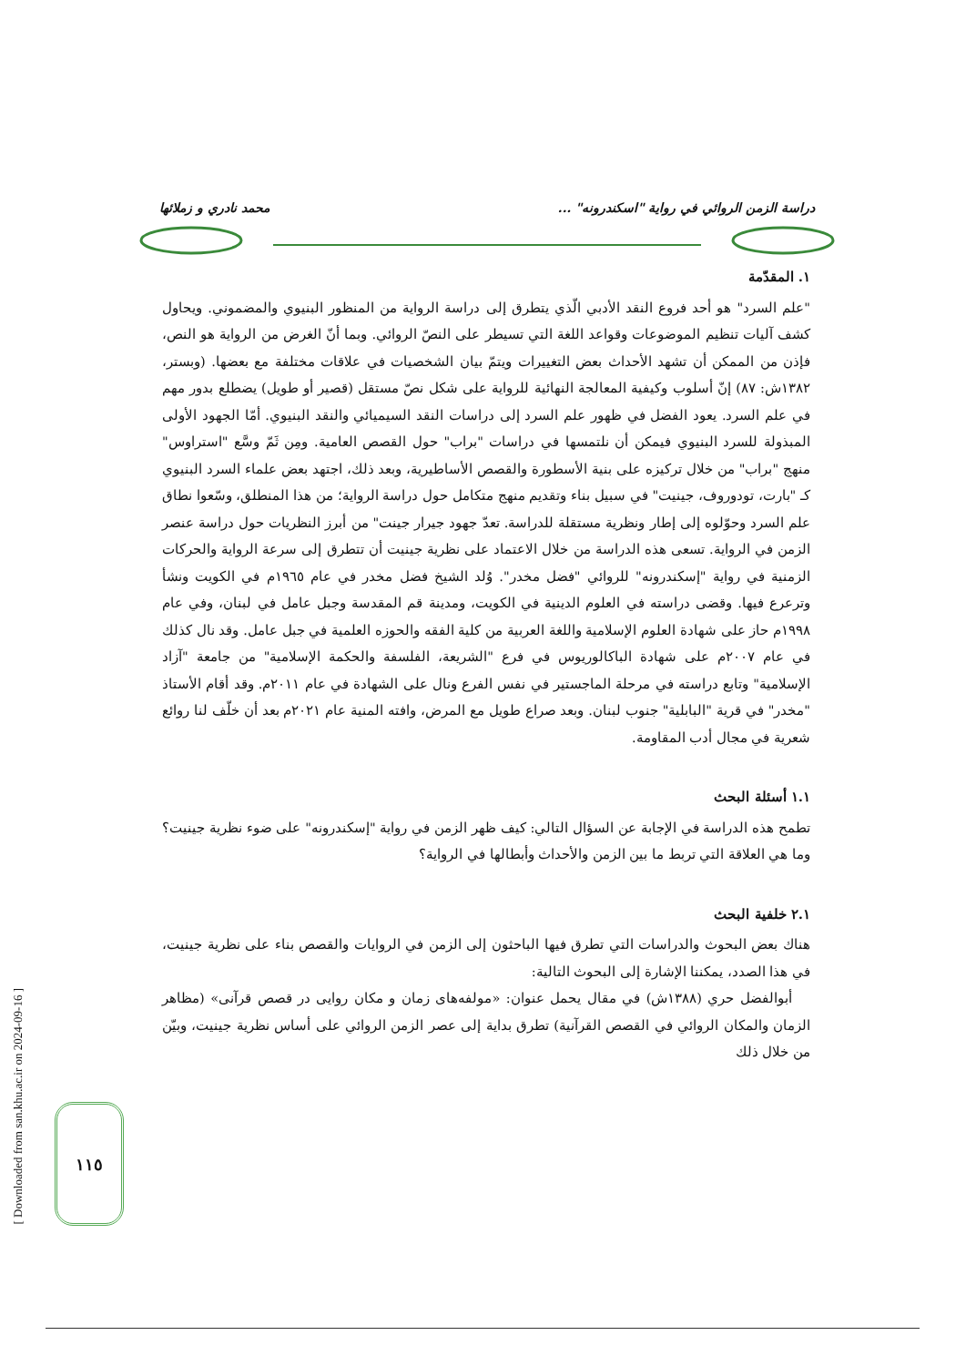دراسة الزمن الروائي في رواية "اسكندرونه" ... محمد نادري و زملائها
١. المقدّمة
"علم السرد" هو أحد فروع النقد الأدبي الّذي يتطرق إلى دراسة الرواية من المنظور البنيوي والمضموني. ويحاول كشف آليات تنظيم الموضوعات وقواعد اللغة التي تسيطر على النصّ الروائي. وبما أنّ الغرض من الرواية هو النص، فإذن من الممكن أن تشهد الأحداث بعض التغييرات ويتمّ بيان الشخصيات في علاقات مختلفة مع بعضها. (وبستر، ١٣٨٢ش: ٨٧) إنّ أسلوب وكيفية المعالجة النهائية للرواية على شكل نصّ مستقل (قصير أو طويل) يضطلع بدور مهم في علم السرد. يعود الفضل في ظهور علم السرد إلى دراسات النقد السيميائي والنقد البنيوي. أمّا الجهود الأولى المبذولة للسرد البنيوي فيمكن أن نلتمسها في دراسات "براب" حول القصص العامية. ومِن ثَمّ وسَّع "استراوس" منهج "براب" من خلال تركيزه على بنية الأسطورة والقصص الأساطيرية، وبعد ذلك، اجتهد بعض علماء السرد البنيوي كـ "بارت، تودوروف، جينيت" في سبيل بناء وتقديم منهج متكامل حول دراسة الرواية؛ من هذا المنطلق، وسّعوا نطاق علم السرد وحوّلوه إلى إطار ونظرية مستقلة للدراسة. تعدّ جهود جيرار جينت" من أبرز النظريات حول دراسة عنصر الزمن في الرواية. تسعى هذه الدراسة من خلال الاعتماد على نظرية جينيت أن تتطرق إلى سرعة الرواية والحركات الزمنية في رواية "إسكندرونه" للروائي "فضل مخدر". وُلد الشيخ فضل مخدر في عام ١٩٦٥م في الكويت ونشأ وترعرع فيها. وقضى دراسته في العلوم الدينية في الكويت، ومدينة قم المقدسة وجبل عامل في لبنان، وفي عام ١٩٩٨م حاز على شهادة العلوم الإسلامية واللغة العربية من كلية الفقه والحوزه العلمية في جبل عامل. وقد نال كذلك في عام ٢٠٠٧م على شهادة الباكالوريوس في فرع "الشريعة، الفلسفة والحكمة الإسلامية" من جامعة "آزاد الإسلامية" وتابع دراسته في مرحلة الماجستير في نفس الفرع ونال على الشهادة في عام ٢٠١١م. وقد أقام الأستاذ "مخدر" في قرية "البابلية" جنوب لبنان. وبعد صراع طويل مع المرض، وافته المنية عام ٢٠٢١م بعد أن خلّف لنا روائع شعرية في مجال أدب المقاومة.
١.١ أسئلة البحث
تطمح هذه الدراسة في الإجابة عن السؤال التالي: كيف ظهر الزمن في رواية "إسكندرونه" على ضوء نظرية جينيت؟ وما هي العلاقة التي تربط ما بين الزمن والأحداث وأبطالها في الرواية؟
٢.١ خلفية البحث
هناك بعض البحوث والدراسات التي تطرق فيها الباحثون إلى الزمن في الروايات والقصص بناء على نظرية جينيت، في هذا الصدد، يمكننا الإشارة إلى البحوث التالية:
أبوالفضل حري (١٣٨٨ش) في مقال يحمل عنوان: «مولفه‌های زمان و مکان روایی در قصص قرآنی» (مظاهر الزمان والمكان الروائي في القصص القرآنية) تطرق بداية إلى عصر الزمن الروائي على أساس نظرية جينيت، وبيّن من خلال ذلك
[ Downloaded from san.khu.ac.ir on 2024-09-16 ]
١١٥